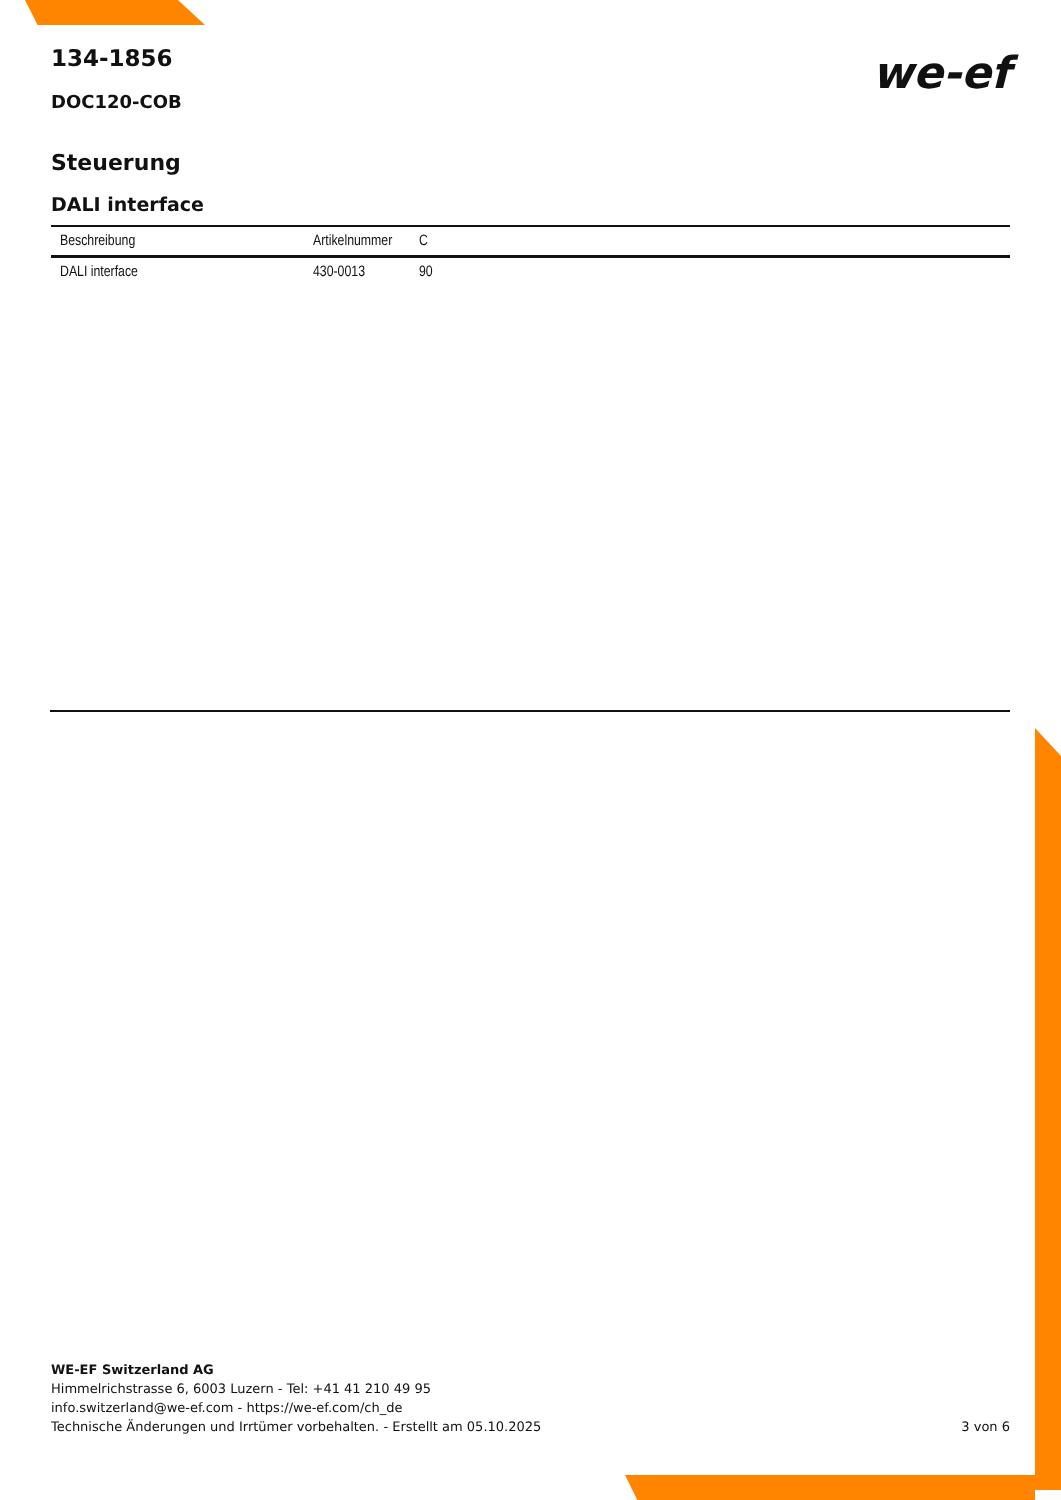we-ef
134-1856
DOC120-COB
Steuerung
DALI interface
| Beschreibung | Artikelnummer | C |
| --- | --- | --- |
| DALI interface | 430-0013 | 90 |
WE-EF Switzerland AG
Himmelrichstrasse 6, 6003 Luzern - Tel: +41 41 210 49 95
info.switzerland@we-ef.com - https://we-ef.com/ch_de
3 von 6 Technische Änderungen und Irrtümer vorbehalten. - Erstellt am 05.10.2025